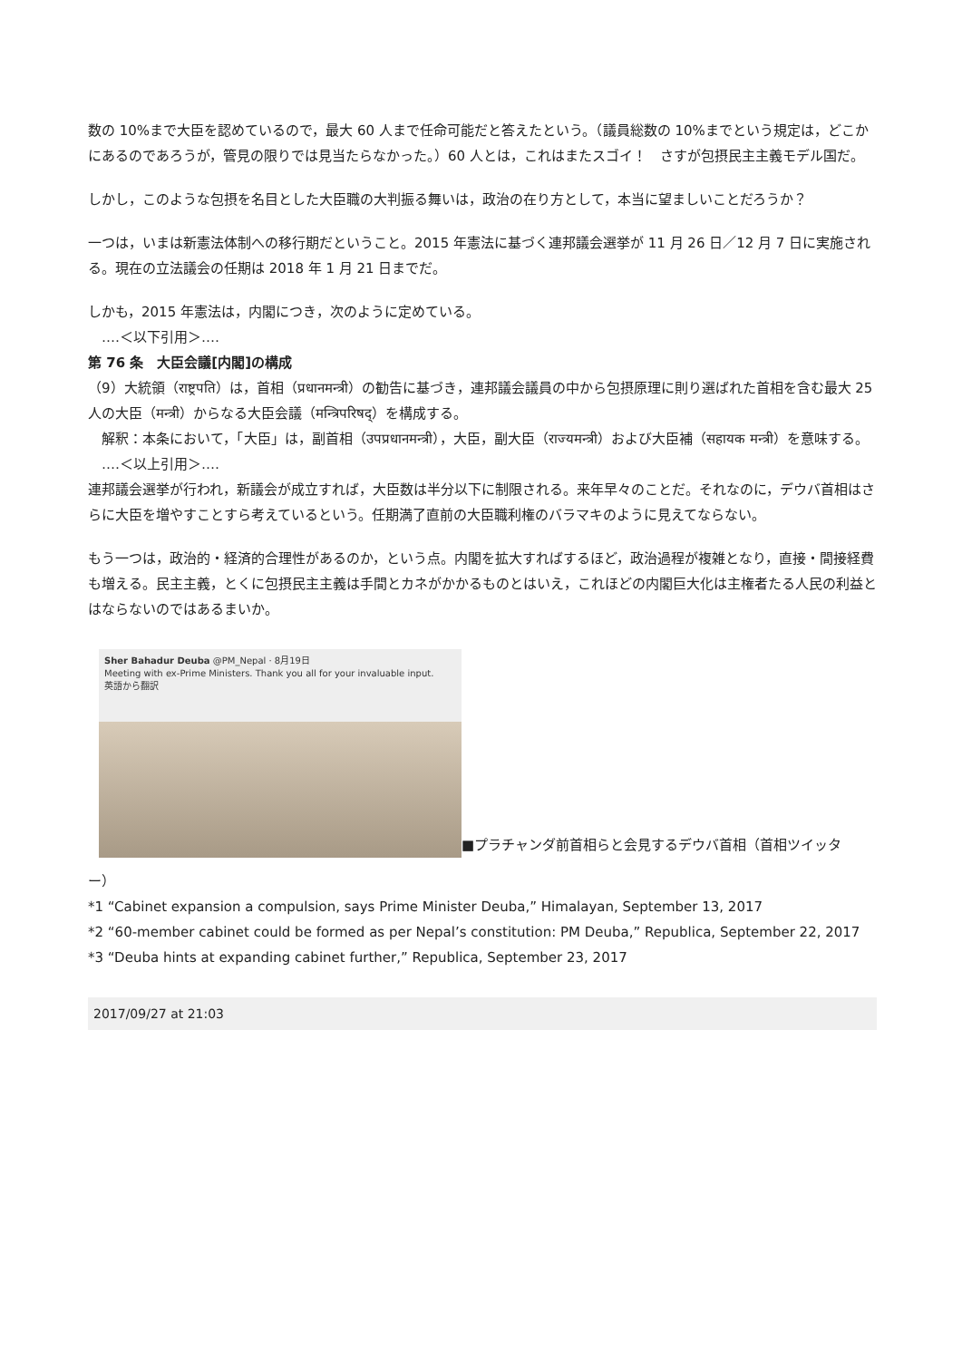数の 10%まで大臣を認めているので，最大 60 人まで任命可能だと答えたという。（議員総数の 10%までという規定は，どこかにあるのであろうが，管見の限りでは見当たらなかった。）60 人とは，これはまたスゴイ！　さすが包摂民主主義モデル国だ。
しかし，このような包摂を名目とした大臣職の大判振る舞いは，政治の在り方として，本当に望ましいことだろうか？
一つは，いまは新憲法体制への移行期だということ。2015 年憲法に基づく連邦議会選挙が 11 月 26 日／12 月 7 日に実施される。現在の立法議会の任期は 2018 年 1 月 21 日までだ。
しかも，2015 年憲法は，内閣につき，次のように定めている。
　‥‥＜以下引用＞‥‥
第 76 条　大臣会議[内閣]の構成
（9）大統領（राष्ट्रपति）は，首相（प्रधानमन्त्री）の勧告に基づき，連邦議会議員の中から包摂原理に則り選ばれた首相を含む最大 25 人の大臣（मन्त्री）からなる大臣会議（मन्त्रिपरिषद्）を構成する。
　解釈：本条において，「大臣」は，副首相（उपप्रधानमन्त्री），大臣，副大臣（राज्यमन्त्री）および大臣補（सहायक मन्त्री）を意味する。
　‥‥＜以上引用＞‥‥
連邦議会選挙が行われ，新議会が成立すれば，大臣数は半分以下に制限される。来年早々のことだ。それなのに，デウバ首相はさらに大臣を増やすことすら考えているという。任期満了直前の大臣職利権のバラマキのように見えてならない。
もう一つは，政治的・経済的合理性があるのか，という点。内閣を拡大すればするほど，政治過程が複雑となり，直接・間接経費も増える。民主主義，とくに包摂民主主義は手間とカネがかかるものとはいえ，これほどの内閣巨大化は主権者たる人民の利益とはならないのではあるまいか。
Sher Bahadur Deuba @PM_Nepal · 8月19日
Meeting with ex-Prime Ministers. Thank you all for your invaluable input.
英語から翻訳
■プラチャンダ前首相らと会見するデウバ首相（首相ツイッタ
ー）
*1 “Cabinet expansion a compulsion, says Prime Minister Deuba,” Himalayan, September 13, 2017
*2 “60-member cabinet could be formed as per Nepal’s constitution: PM Deuba,” Republica, September 22, 2017
*3 “Deuba hints at expanding cabinet further,” Republica, September 23, 2017
2017/09/27 at 21:03